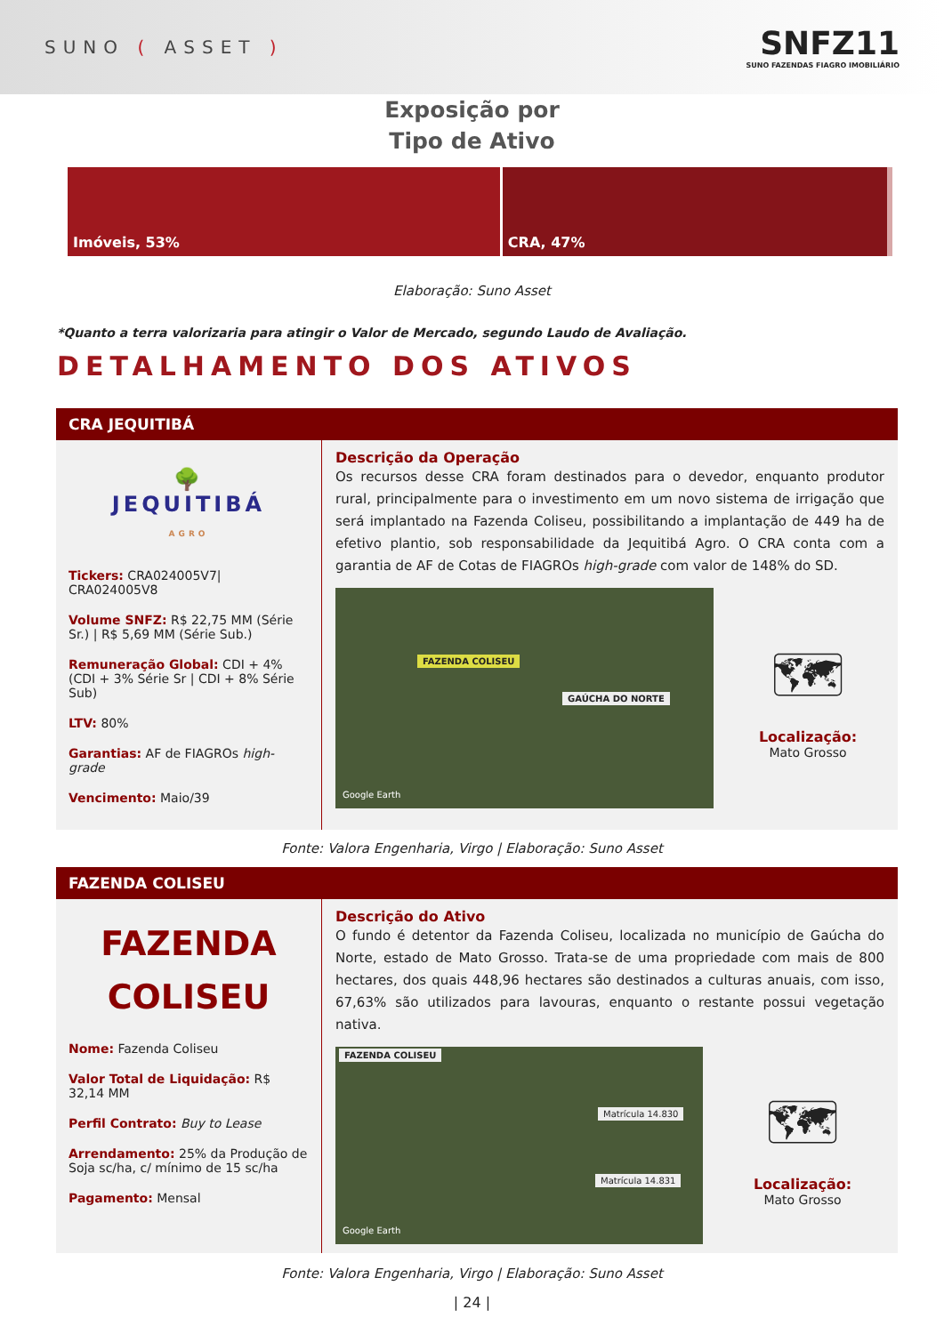SUNO ( ASSET )
SNFZ11
SUNO FAZENDAS FIAGRO IMOBILIÁRIO
Exposição por
Tipo de Ativo
Imóveis, 53% CRA, 47%
Elaboração: Suno Asset
*Quanto a terra valorizaria para atingir o Valor de Mercado, segundo Laudo de Avaliação.
DETALHAMENTO DOS ATIVOS
CRA JEQUITIBÁ
🌳
JEQUITIBÁ
AGRO
Tickers: CRA024005V7| CRA024005V8
Volume SNFZ: R$ 22,75 MM (Série Sr.) | R$ 5,69 MM (Série Sub.)
Remuneração Global: CDI + 4% (CDI + 3% Série Sr | CDI + 8% Série Sub)
LTV: 80%
Garantias: AF de FIAGROs high-grade
Vencimento: Maio/39
Descrição da Operação
Os recursos desse CRA foram destinados para o devedor, enquanto produtor rural, principalmente para o investimento em um novo sistema de irrigação que será implantado na Fazenda Coliseu, possibilitando a implantação de 449 ha de efetivo plantio, sob responsabilidade da Jequitibá Agro. O CRA conta com a garantia de AF de Cotas de FIAGROs high-grade com valor de 148% do SD.
FAZENDA COLISEU
GAÚCHA DO NORTE
Google Earth
🗺
Localização:
Mato Grosso
Fonte: Valora Engenharia, Virgo | Elaboração: Suno Asset
FAZENDA COLISEU
FAZENDA
COLISEU
Nome: Fazenda Coliseu
Valor Total de Liquidação: R$ 32,14 MM
Perfil Contrato: Buy to Lease
Arrendamento: 25% da Produção de Soja sc/ha, c/ mínimo de 15 sc/ha
Pagamento: Mensal
Descrição do Ativo
O fundo é detentor da Fazenda Coliseu, localizada no município de Gaúcha do Norte, estado de Mato Grosso. Trata-se de uma propriedade com mais de 800 hectares, dos quais 448,96 hectares são destinados a culturas anuais, com isso, 67,63% são utilizados para lavouras, enquanto o restante possui vegetação nativa.
FAZENDA COLISEU
Matrícula 14.830
Matrícula 14.831
Google Earth
🗺
Localização:
Mato Grosso
Fonte: Valora Engenharia, Virgo | Elaboração: Suno Asset
| 24 |